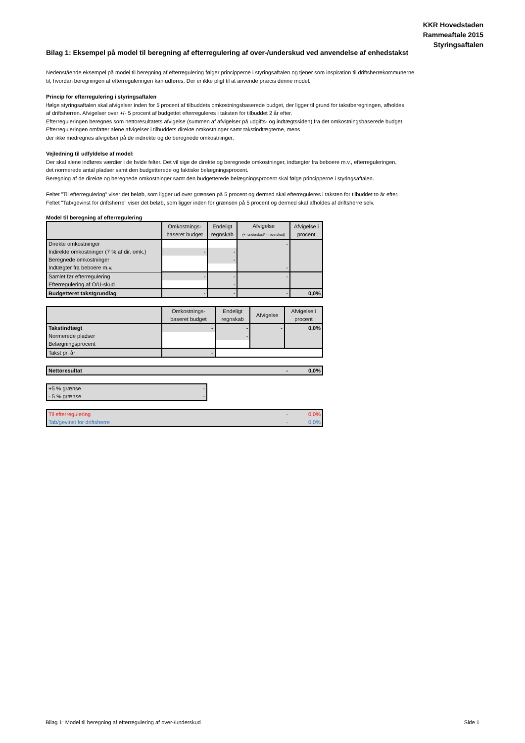KKR Hovedstaden
Rammeaftale 2015
Styringsaftalen
Bilag 1: Eksempel på model til beregning af efterregulering af over-/underskud ved anvendelse af enhedstakst
Nedenstående eksempel på model til beregning af efterregulering følger principperne i styringsaftalen og tjener som inspiration til driftsherrekommunerne
til, hvordan beregningen af efterreguleringen kan udføres. Der er ikke pligt til at anvende præcis denne model.
Princip for efterregulering i styringsaftalen
Ifølge styringsaftalen skal afvigelser inden for 5 procent af tilbuddets omkostningsbaserede budget, der ligger til grund for takstberegningen, afholdes
af driftsherren. Afvigelser over +/- 5 procent af budgettet efterreguleres i taksten for tilbuddet 2 år efter.
Efterreguleringen beregnes som nettoresultatets afvigelse (summen af afvigelser på udgifts- og indtægtssiden) fra det omkostningsbaserede budget.
Efterreguleringen omfatter alene afvigelser i tilbuddets direkte omkostninger samt takstindtægterne, mens
der ikke medregnes afvigelser på de indirekte og de beregnede omkostninger.
Vejledning til udfyldelse af model:
Der skal alene indføres værdier i de hvide felter. Det vil sige de direkte og beregnede omkostninger, indtægter fra beboere m.v., efterreguleringen,
det normerede antal pladser samt den budgetterede og faktiske belægningsprocent.
Beregning af de direkte og beregnede omkostninger samt den budgetterede belægningsprocent skal følge principperne i styringsaftalen.
Feltet "Til efterregulering" viser det beløb, som ligger ud over grænsen på 5 procent og dermed skal efterreguleres i taksten for tilbuddet to år efter.
Feltet "Tab/gevinst for driftsherre" viser det beløb, som ligger inden for grænsen på 5 procent og dermed skal afholdes af driftsherre selv.
Model til beregning af efterregulering
| | Omkostnings- baseret budget | Endeligt regnskab | Afvigelse (+=underskud/ -= overskud) | Afvigelse i procent |
| --- | --- | --- | --- | --- |
| Direkte omkostninger | | | - | |
| Indirekte omkostninger (7 % af dir. omk.) | - | - | | |
| Beregnede omkostninger | | - | | |
| Indtægter fra beboere m.v. | | | - | |
| Samlet før efterregulering | - | - | - | |
| Efterregulering af O/U-skud | | - | | |
| Budgetteret takstgrundlag | - | - | - | 0,0% |
| | Omkostnings- baseret budget | Endeligt regnskab | Afvigelse | Afvigelse i procent |
| --- | --- | --- | --- | --- |
| Takstindtægt | - | - | - | 0,0% |
| Normerede pladser | | - | | |
| Belægningsprocent | | | | |
| Takst pr. år | - | | | |
| Nettoresultat | - | 0,0% |
| +5 % grænse | - |
| - 5 % grænse | - |
| Til efterregulering | - | 0,0% |
| Tab/gevinst for driftsherre | - | 0,0% |
Bilag 1: Model til beregning af efterregulering af over-/underskud Side 1